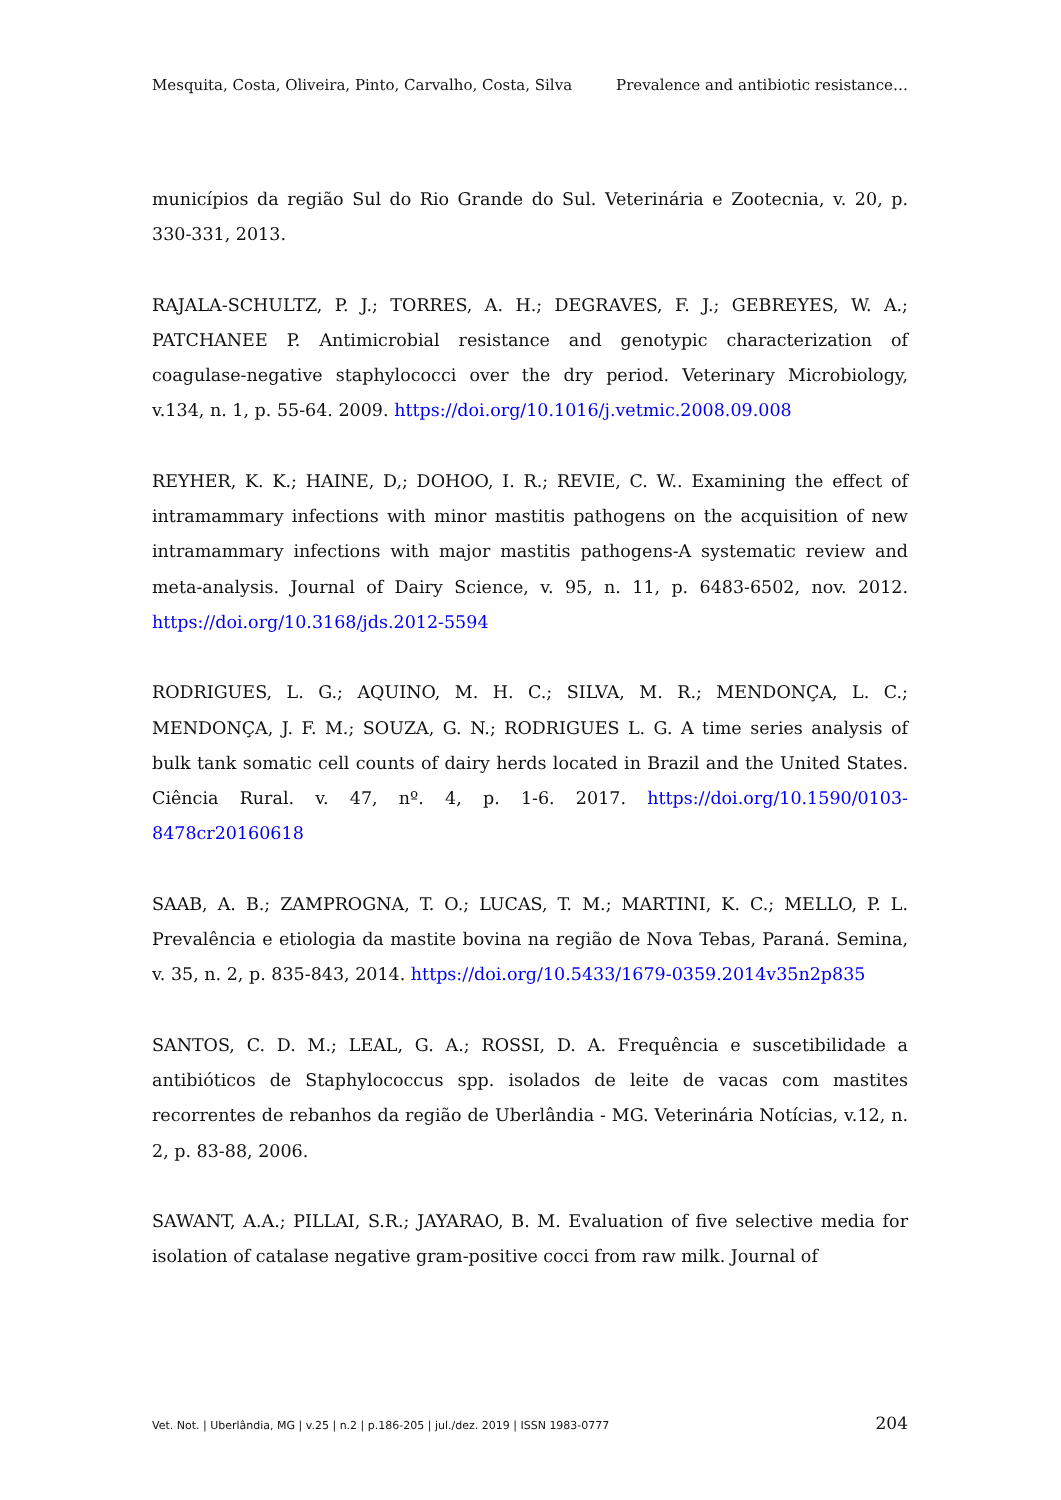Mesquita, Costa, Oliveira, Pinto, Carvalho, Costa, Silva Prevalence and antibiotic resistance…
municípios da região Sul do Rio Grande do Sul. Veterinária e Zootecnia, v. 20, p. 330-331, 2013.
RAJALA-SCHULTZ, P. J.; TORRES, A. H.; DEGRAVES, F. J.; GEBREYES, W. A.; PATCHANEE P. Antimicrobial resistance and genotypic characterization of coagulase-negative staphylococci over the dry period. Veterinary Microbiology, v.134, n. 1, p. 55-64. 2009. https://doi.org/10.1016/j.vetmic.2008.09.008
REYHER, K. K.; HAINE, D,; DOHOO, I. R.; REVIE, C. W.. Examining the effect of intramammary infections with minor mastitis pathogens on the acquisition of new intramammary infections with major mastitis pathogens-A systematic review and meta-analysis. Journal of Dairy Science, v. 95, n. 11, p. 6483-6502, nov. 2012. https://doi.org/10.3168/jds.2012-5594
RODRIGUES, L. G.; AQUINO, M. H. C.; SILVA, M. R.; MENDONÇA, L. C.; MENDONÇA, J. F. M.; SOUZA, G. N.; RODRIGUES L. G. A time series analysis of bulk tank somatic cell counts of dairy herds located in Brazil and the United States. Ciência Rural. v. 47, nº. 4, p. 1-6. 2017. https://doi.org/10.1590/0103-8478cr20160618
SAAB, A. B.; ZAMPROGNA, T. O.; LUCAS, T. M.; MARTINI, K. C.; MELLO, P. L. Prevalência e etiologia da mastite bovina na região de Nova Tebas, Paraná. Semina, v. 35, n. 2, p. 835-843, 2014. https://doi.org/10.5433/1679-0359.2014v35n2p835
SANTOS, C. D. M.; LEAL, G. A.; ROSSI, D. A. Frequência e suscetibilidade a antibióticos de Staphylococcus spp. isolados de leite de vacas com mastites recorrentes de rebanhos da região de Uberlândia - MG. Veterinária Notícias, v.12, n. 2, p. 83-88, 2006.
SAWANT, A.A.; PILLAI, S.R.; JAYARAO, B. M. Evaluation of five selective media for isolation of catalase negative gram-positive cocci from raw milk. Journal of
Vet. Not. | Uberlândia, MG | v.25 | n.2 | p.186-205 | jul./dez. 2019 | ISSN 1983-0777 204